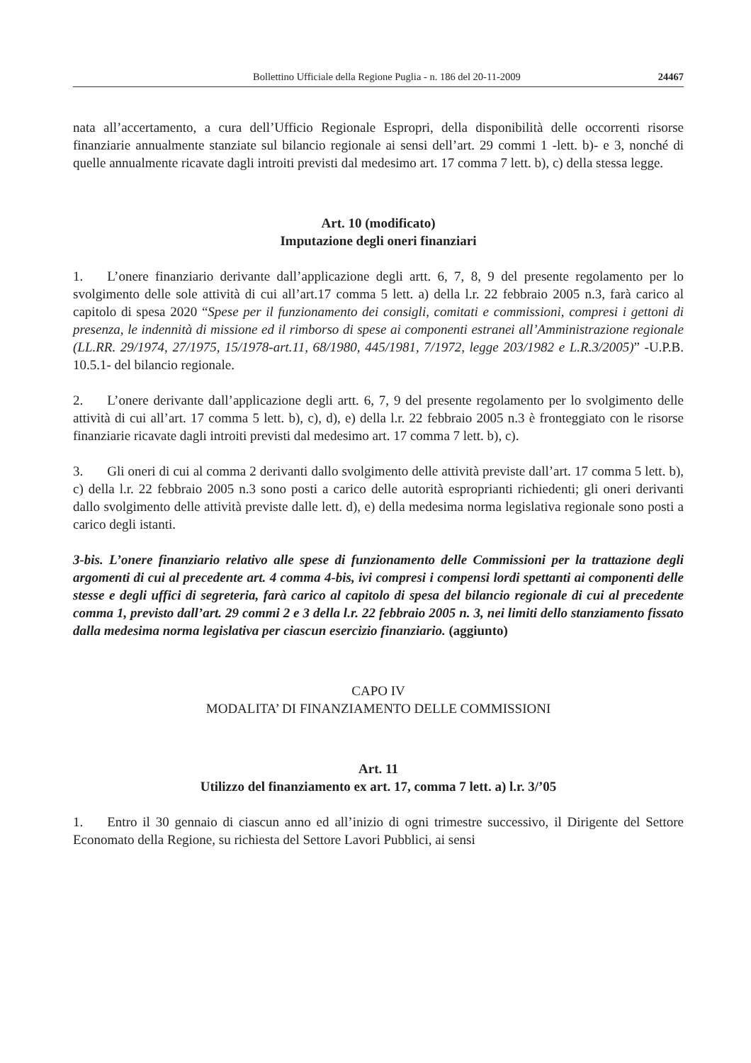Bollettino Ufficiale della Regione Puglia - n. 186 del 20-11-2009 24467
nata all’accertamento, a cura dell’Ufficio Regionale Espropri, della disponibilità delle occorrenti risorse finanziarie annualmente stanziate sul bilancio regionale ai sensi dell’art. 29 commi 1 -lett. b)- e 3, nonché di quelle annualmente ricavate dagli introiti previsti dal medesimo art. 17 comma 7 lett. b), c) della stessa legge.
Art. 10 (modificato)
Imputazione degli oneri finanziari
1. L’onere finanziario derivante dall’applicazione degli artt. 6, 7, 8, 9 del presente regolamento per lo svolgimento delle sole attività di cui all’art.17 comma 5 lett. a) della l.r. 22 febbraio 2005 n.3, farà carico al capitolo di spesa 2020 “Spese per il funzionamento dei consigli, comitati e commissioni, compresi i gettoni di presenza, le indennità di missione ed il rimborso di spese ai componenti estranei all’Amministrazione regionale (LL.RR. 29/1974, 27/1975, 15/1978-art.11, 68/1980, 445/1981, 7/1972, legge 203/1982 e L.R.3/2005)” -U.P.B. 10.5.1- del bilancio regionale.
2. L’onere derivante dall’applicazione degli artt. 6, 7, 9 del presente regolamento per lo svolgimento delle attività di cui all’art. 17 comma 5 lett. b), c), d), e) della l.r. 22 febbraio 2005 n.3 è fronteggiato con le risorse finanziarie ricavate dagli introiti previsti dal medesimo art. 17 comma 7 lett. b), c).
3. Gli oneri di cui al comma 2 derivanti dallo svolgimento delle attività previste dall’art. 17 comma 5 lett. b), c) della l.r. 22 febbraio 2005 n.3 sono posti a carico delle autorità esproprianti richiedenti; gli oneri derivanti dallo svolgimento delle attività previste dalle lett. d), e) della medesima norma legislativa regionale sono posti a carico degli istanti.
3-bis. L’onere finanziario relativo alle spese di funzionamento delle Commissioni per la trattazione degli argomenti di cui al precedente art. 4 comma 4-bis, ivi compresi i compensi lordi spettanti ai componenti delle stesse e degli uffici di segreteria, farà carico al capitolo di spesa del bilancio regionale di cui al precedente comma 1, previsto dall’art. 29 commi 2 e 3 della l.r. 22 febbraio 2005 n. 3, nei limiti dello stanziamento fissato dalla medesima norma legislativa per ciascun esercizio finanziario. (aggiunto)
CAPO IV
MODALITA’ DI FINANZIAMENTO DELLE COMMISSIONI
Art. 11
Utilizzo del finanziamento ex art. 17, comma 7 lett. a) l.r. 3/’05
1. Entro il 30 gennaio di ciascun anno ed all’inizio di ogni trimestre successivo, il Dirigente del Settore Economato della Regione, su richiesta del Settore Lavori Pubblici, ai sensi